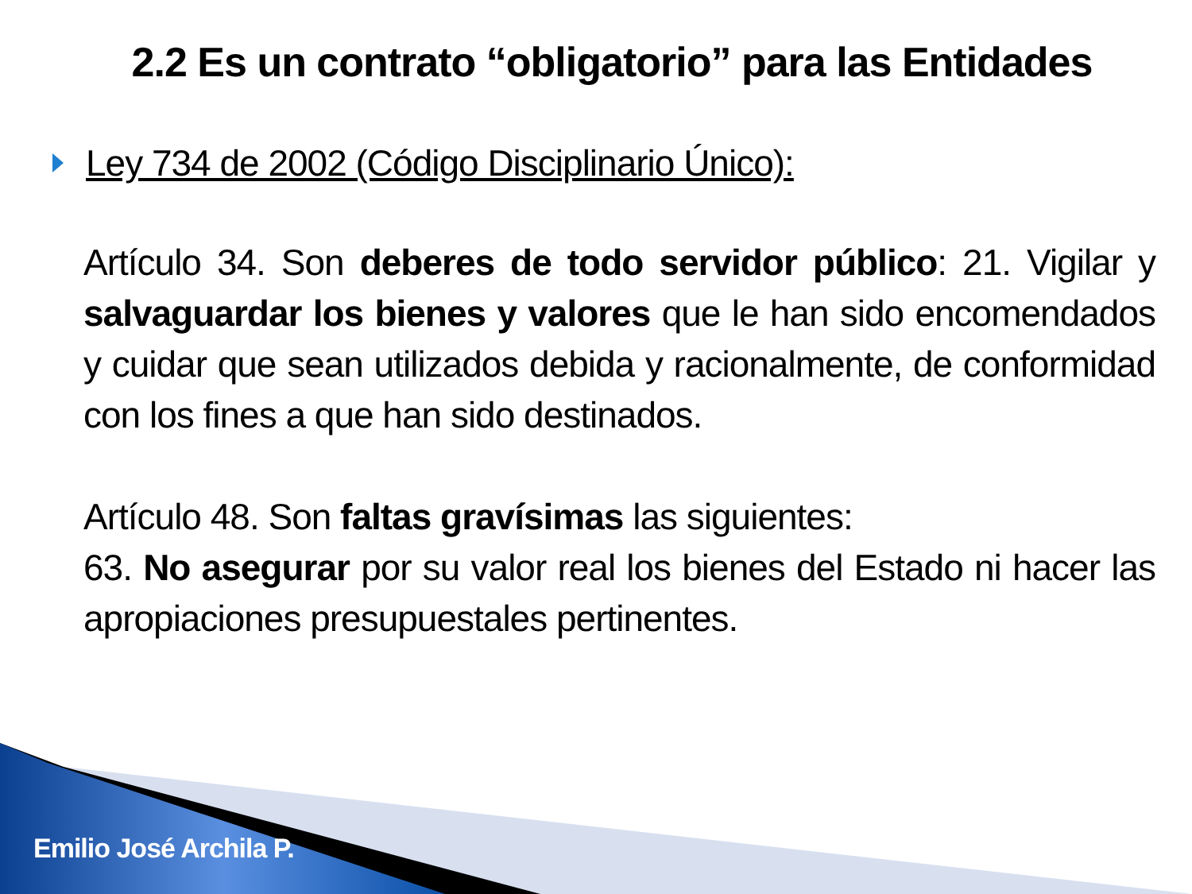2.2 Es un contrato “obligatorio” para las Entidades
Ley 734 de 2002 (Código Disciplinario Único):
Artículo 34. Son deberes de todo servidor público: 21. Vigilar y salvaguardar los bienes y valores que le han sido encomendados y cuidar que sean utilizados debida y racionalmente, de conformidad con los fines a que han sido destinados.
Artículo 48. Son faltas gravísimas las siguientes:
63. No asegurar por su valor real los bienes del Estado ni hacer las apropiaciones presupuestales pertinentes.
Emilio José Archila P.